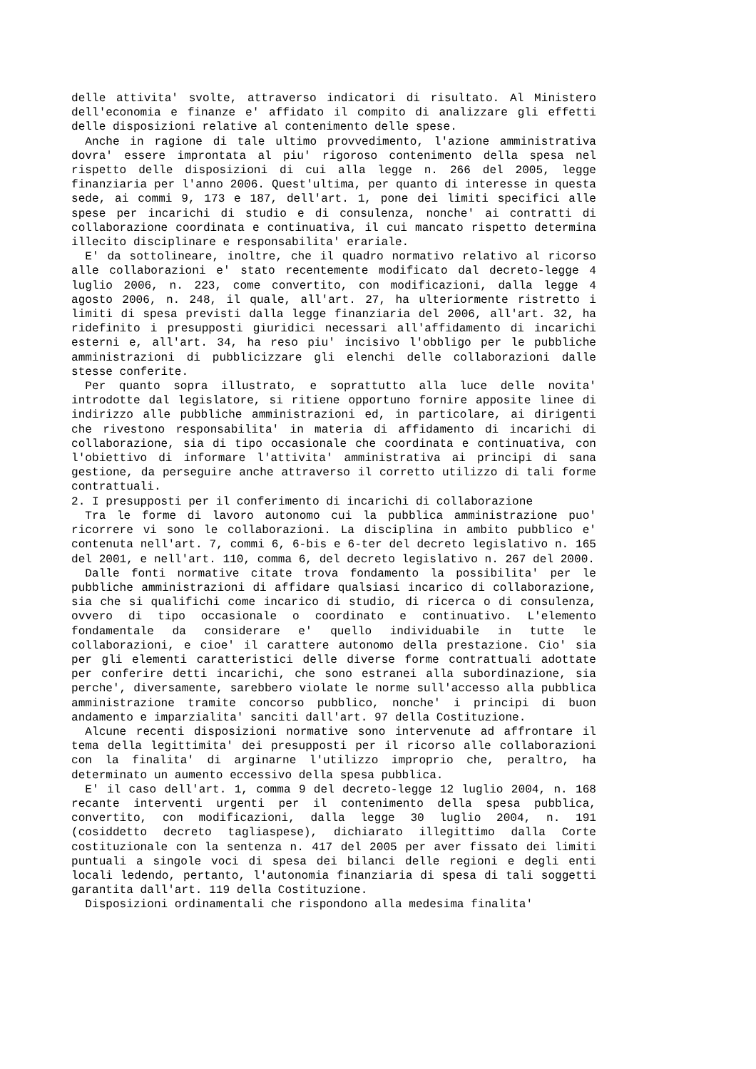delle attivita' svolte, attraverso indicatori di risultato. Al Ministero dell'economia e finanze e' affidato il compito di analizzare gli effetti delle disposizioni relative al contenimento delle spese.
Anche in ragione di tale ultimo provvedimento, l'azione amministrativa dovra' essere improntata al piu' rigoroso contenimento della spesa nel rispetto delle disposizioni di cui alla legge n. 266 del 2005, legge finanziaria per l'anno 2006. Quest'ultima, per quanto di interesse in questa sede, ai commi 9, 173 e 187, dell'art. 1, pone dei limiti specifici alle spese per incarichi di studio e di consulenza, nonche' ai contratti di collaborazione coordinata e continuativa, il cui mancato rispetto determina illecito disciplinare e responsabilita' erariale.
E' da sottolineare, inoltre, che il quadro normativo relativo al ricorso alle collaborazioni e' stato recentemente modificato dal decreto-legge 4 luglio 2006, n. 223, come convertito, con modificazioni, dalla legge 4 agosto 2006, n. 248, il quale, all'art. 27, ha ulteriormente ristretto i limiti di spesa previsti dalla legge finanziaria del 2006, all'art. 32, ha ridefinito i presupposti giuridici necessari all'affidamento di incarichi esterni e, all'art. 34, ha reso piu' incisivo l'obbligo per le pubbliche amministrazioni di pubblicizzare gli elenchi delle collaborazioni dalle stesse conferite.
Per quanto sopra illustrato, e soprattutto alla luce delle novita' introdotte dal legislatore, si ritiene opportuno fornire apposite linee di indirizzo alle pubbliche amministrazioni ed, in particolare, ai dirigenti che rivestono responsabilita' in materia di affidamento di incarichi di collaborazione, sia di tipo occasionale che coordinata e continuativa, con l'obiettivo di informare l'attivita' amministrativa ai principi di sana gestione, da perseguire anche attraverso il corretto utilizzo di tali forme contrattuali.
2. I presupposti per il conferimento di incarichi di collaborazione
Tra le forme di lavoro autonomo cui la pubblica amministrazione puo' ricorrere vi sono le collaborazioni. La disciplina in ambito pubblico e' contenuta nell'art. 7, commi 6, 6-bis e 6-ter del decreto legislativo n. 165 del 2001, e nell'art. 110, comma 6, del decreto legislativo n. 267 del 2000.
Dalle fonti normative citate trova fondamento la possibilita' per le pubbliche amministrazioni di affidare qualsiasi incarico di collaborazione, sia che si qualifichi come incarico di studio, di ricerca o di consulenza, ovvero di tipo occasionale o coordinato e continuativo. L'elemento fondamentale da considerare e' quello individuabile in tutte le collaborazioni, e cioe' il carattere autonomo della prestazione. Cio' sia per gli elementi caratteristici delle diverse forme contrattuali adottate per conferire detti incarichi, che sono estranei alla subordinazione, sia perche', diversamente, sarebbero violate le norme sull'accesso alla pubblica amministrazione tramite concorso pubblico, nonche' i principi di buon andamento e imparzialita' sanciti dall'art. 97 della Costituzione.
Alcune recenti disposizioni normative sono intervenute ad affrontare il tema della legittimita' dei presupposti per il ricorso alle collaborazioni con la finalita' di arginarne l'utilizzo improprio che, peraltro, ha determinato un aumento eccessivo della spesa pubblica.
E' il caso dell'art. 1, comma 9 del decreto-legge 12 luglio 2004, n. 168 recante interventi urgenti per il contenimento della spesa pubblica, convertito, con modificazioni, dalla legge 30 luglio 2004, n. 191 (cosiddetto decreto tagliaspese), dichiarato illegittimo dalla Corte costituzionale con la sentenza n. 417 del 2005 per aver fissato dei limiti puntuali a singole voci di spesa dei bilanci delle regioni e degli enti locali ledendo, pertanto, l'autonomia finanziaria di spesa di tali soggetti garantita dall'art. 119 della Costituzione.
Disposizioni ordinamentali che rispondono alla medesima finalita'